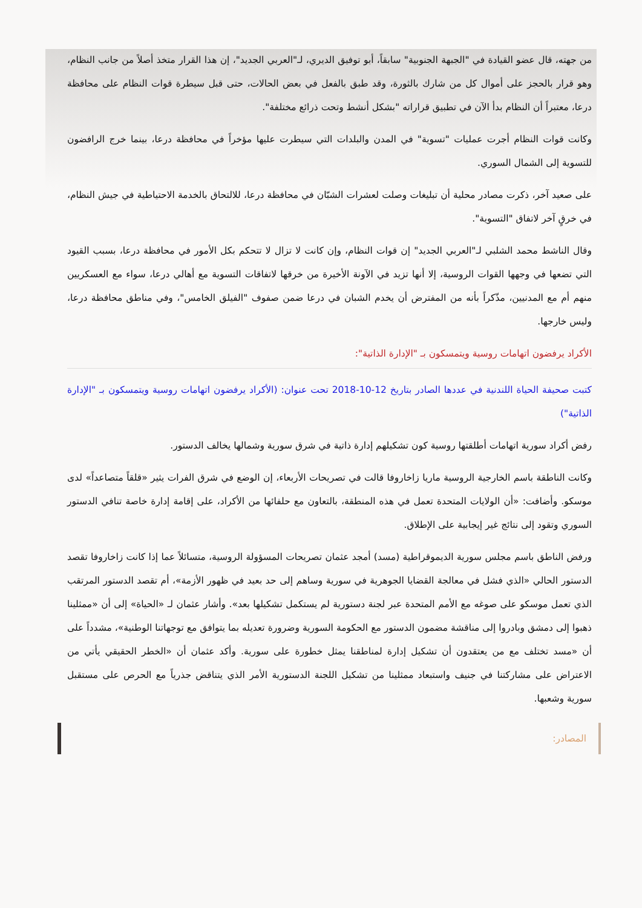من جهته، قال عضو القيادة في "الجبهة الجنوبية" سابقاً، أبو توفيق الديري، لـ"العربي الجديد"، إن هذا القرار متخذ أصلاً من جانب النظام، وهو قرار بالحجز على أموال كل من شارك بالثورة، وقد طبق بالفعل في بعض الحالات، حتى قبل سيطرة قوات النظام على محافظة درعا، معتبراً أن النظام بدأ الآن في تطبيق قراراته "بشكل أنشط وتحت ذرائع مختلفة".
وكانت قوات النظام أجرت عمليات "تسوية" في المدن والبلدات التي سيطرت عليها مؤخراً في محافظة درعا، بينما خرج الرافضون للتسوية إلى الشمال السوري.
على صعيد آخر، ذكرت مصادر محلية أن تبليغات وصلت لعشرات الشبّان في محافظة درعا، للالتحاق بالخدمة الاحتياطية في جيش النظام، في خرقٍ آخر لاتفاق "التسوية".
وقال الناشط محمد الشلبي لـ"العربي الجديد" إن قوات النظام، وإن كانت لا تزال لا تتحكم بكل الأمور في محافظة درعا، بسبب القيود التي تضعها في وجهها القوات الروسية، إلا أنها تزيد في الآونة الأخيرة من خرقها لاتفاقات التسوية مع أهالي درعا، سواء مع العسكريين منهم أم مع المدنيين، مذّكراً بأنه من المفترض أن يخدم الشبان في درعا ضمن صفوف "الفيلق الخامس"، وفي مناطق محافظة درعا، وليس خارجها.
الأكراد يرفضون اتهامات روسية ويتمسكون بـ "الإدارة الذاتية":
كتبت صحيفة الحياة اللندنية في عددها الصادر بتاريخ 12-10-2018 تحت عنوان: (الأكراد يرفضون اتهامات روسية ويتمسكون بـ "الإدارة الذاتية")
رفض أكراد سورية اتهامات أطلقتها روسية كون تشكيلهم إدارة ذاتية في شرق سورية وشمالها يخالف الدستور.
وكانت الناطقة باسم الخارجية الروسية ماريا زاخاروفا قالت في تصريحات الأربعاء، إن الوضع في شرق الفرات يثير «قلقاً متصاعداً» لدى موسكو. وأضافت: «أن الولايات المتحدة تعمل في هذه المنطقة، بالتعاون مع حلفائها من الأكراد، على إقامة إدارة خاصة تنافي الدستور السوري وتقود إلى نتائج غير إيجابية على الإطلاق.
ورفض الناطق باسم مجلس سورية الديموقراطية (مسد) أمجد عثمان تصريحات المسؤولة الروسية، متسائلاً عما إذا كانت زاخاروفا تقصد الدستور الحالي «الذي فشل في معالجة القضايا الجوهرية في سورية وساهم إلى حد بعيد في ظهور الأزمة»، أم تقصد الدستور المرتقب الذي تعمل موسكو على صوغه مع الأمم المتحدة عبر لجنة دستورية لم يستكمل تشكيلها بعد». وأشار عثمان لـ «الحياة» إلى أن «ممثلينا ذهبوا إلى دمشق وبادروا إلى مناقشة مضمون الدستور مع الحكومة السورية وضرورة تعديله بما يتوافق مع توجهاتنا الوطنية»، مشدداً على أن «مسد تختلف مع من يعتقدون أن تشكيل إدارة لمناطقنا يمثل خطورة على سورية. وأكد عثمان أن «الخطر الحقيقي يأتي من الاعتراض على مشاركتنا في جنيف واستبعاد ممثلينا من تشكيل اللجنة الدستورية الأمر الذي يتناقض جذرياً مع الحرص على مستقبل سورية وشعبها.
المصادر: